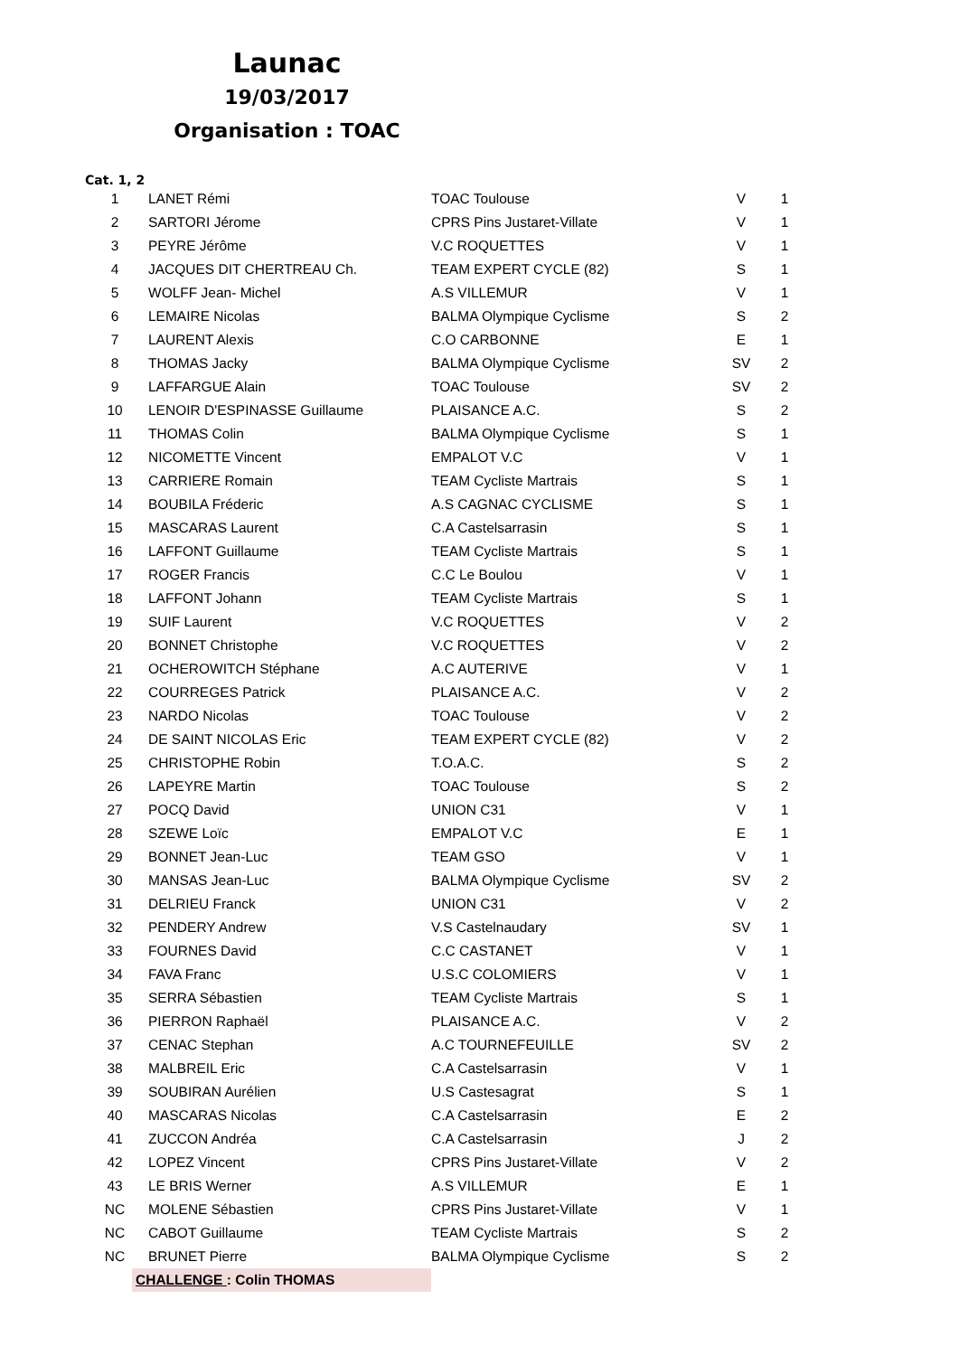Launac
19/03/2017
Organisation : TOAC
Cat. 1, 2
| 1 | LANET Rémi | TOAC Toulouse | V | 1 |
| 2 | SARTORI Jérome | CPRS Pins Justaret-Villate | V | 1 |
| 3 | PEYRE Jérôme | V.C ROQUETTES | V | 1 |
| 4 | JACQUES DIT CHERTREAU Ch. | TEAM EXPERT CYCLE (82) | S | 1 |
| 5 | WOLFF Jean- Michel | A.S VILLEMUR | V | 1 |
| 6 | LEMAIRE Nicolas | BALMA Olympique Cyclisme | S | 2 |
| 7 | LAURENT Alexis | C.O CARBONNE | E | 1 |
| 8 | THOMAS Jacky | BALMA Olympique Cyclisme | SV | 2 |
| 9 | LAFFARGUE Alain | TOAC Toulouse | SV | 2 |
| 10 | LENOIR D'ESPINASSE Guillaume | PLAISANCE A.C. | S | 2 |
| 11 | THOMAS Colin | BALMA Olympique Cyclisme | S | 1 |
| 12 | NICOMETTE Vincent | EMPALOT V.C | V | 1 |
| 13 | CARRIERE Romain | TEAM Cycliste Martrais | S | 1 |
| 14 | BOUBILA Fréderic | A.S CAGNAC CYCLISME | S | 1 |
| 15 | MASCARAS Laurent | C.A Castelsarrasin | S | 1 |
| 16 | LAFFONT Guillaume | TEAM Cycliste Martrais | S | 1 |
| 17 | ROGER Francis | C.C Le Boulou | V | 1 |
| 18 | LAFFONT Johann | TEAM Cycliste Martrais | S | 1 |
| 19 | SUIF Laurent | V.C ROQUETTES | V | 2 |
| 20 | BONNET Christophe | V.C ROQUETTES | V | 2 |
| 21 | OCHEROWITCH Stéphane | A.C AUTERIVE | V | 1 |
| 22 | COURREGES Patrick | PLAISANCE A.C. | V | 2 |
| 23 | NARDO Nicolas | TOAC Toulouse | V | 2 |
| 24 | DE SAINT NICOLAS Eric | TEAM EXPERT CYCLE (82) | V | 2 |
| 25 | CHRISTOPHE Robin | T.O.A.C. | S | 2 |
| 26 | LAPEYRE Martin | TOAC Toulouse | S | 2 |
| 27 | POCQ David | UNION C31 | V | 1 |
| 28 | SZEWE Loïc | EMPALOT V.C | E | 1 |
| 29 | BONNET Jean-Luc | TEAM GSO | V | 1 |
| 30 | MANSAS Jean-Luc | BALMA Olympique Cyclisme | SV | 2 |
| 31 | DELRIEU Franck | UNION C31 | V | 2 |
| 32 | PENDERY Andrew | V.S Castelnaudary | SV | 1 |
| 33 | FOURNES David | C.C CASTANET | V | 1 |
| 34 | FAVA Franc | U.S.C COLOMIERS | V | 1 |
| 35 | SERRA Sébastien | TEAM Cycliste Martrais | S | 1 |
| 36 | PIERRON Raphaël | PLAISANCE A.C. | V | 2 |
| 37 | CENAC Stephan | A.C TOURNEFEUILLE | SV | 2 |
| 38 | MALBREIL Eric | C.A Castelsarrasin | V | 1 |
| 39 | SOUBIRAN Aurélien | U.S Castesagrat | S | 1 |
| 40 | MASCARAS Nicolas | C.A Castelsarrasin | E | 2 |
| 41 | ZUCCON Andréa | C.A Castelsarrasin | J | 2 |
| 42 | LOPEZ Vincent | CPRS Pins Justaret-Villate | V | 2 |
| 43 | LE BRIS Werner | A.S VILLEMUR | E | 1 |
| NC | MOLENE Sébastien | CPRS Pins Justaret-Villate | V | 1 |
| NC | CABOT Guillaume | TEAM Cycliste Martrais | S | 2 |
| NC | BRUNET Pierre | BALMA Olympique Cyclisme | S | 2 |
| | CHALLENGE : Colin THOMAS | | | |